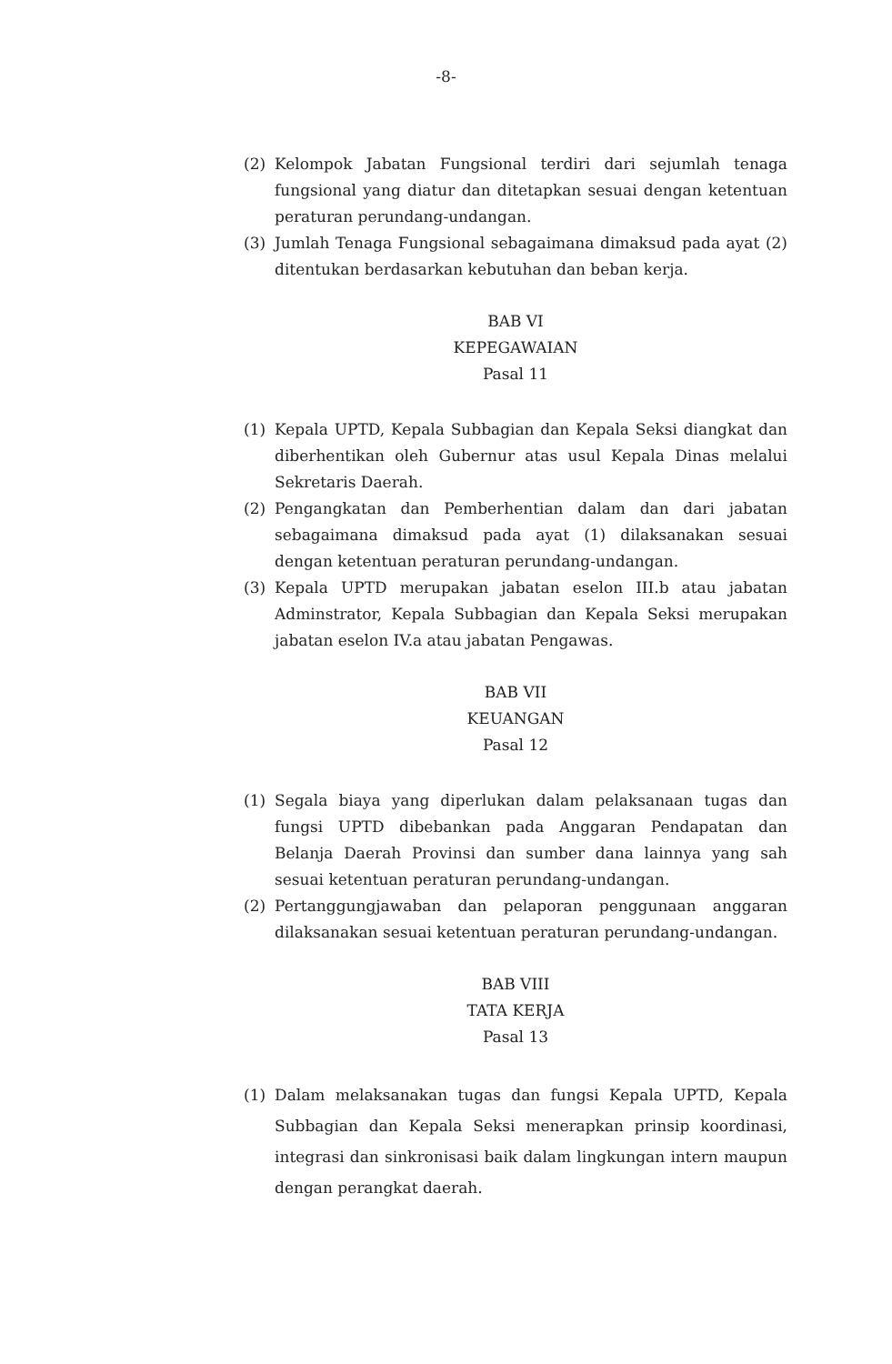-8-
(2) Kelompok Jabatan Fungsional terdiri dari sejumlah tenaga fungsional yang diatur dan ditetapkan sesuai dengan ketentuan peraturan perundang-undangan.
(3) Jumlah Tenaga Fungsional sebagaimana dimaksud pada ayat (2) ditentukan berdasarkan kebutuhan dan beban kerja.
BAB VI
KEPEGAWAIAN
Pasal 11
(1) Kepala UPTD, Kepala Subbagian dan Kepala Seksi diangkat dan diberhentikan oleh Gubernur atas usul Kepala Dinas melalui Sekretaris Daerah.
(2) Pengangkatan dan Pemberhentian dalam dan dari jabatan sebagaimana dimaksud pada ayat (1) dilaksanakan sesuai dengan ketentuan peraturan perundang-undangan.
(3) Kepala UPTD merupakan jabatan eselon III.b atau jabatan Adminstrator, Kepala Subbagian dan Kepala Seksi merupakan jabatan eselon IV.a atau jabatan Pengawas.
BAB VII
KEUANGAN
Pasal 12
(1) Segala biaya yang diperlukan dalam pelaksanaan tugas dan fungsi UPTD dibebankan pada Anggaran Pendapatan dan Belanja Daerah Provinsi dan sumber dana lainnya yang sah sesuai ketentuan peraturan perundang-undangan.
(2) Pertanggungjawaban dan pelaporan penggunaan anggaran dilaksanakan sesuai ketentuan peraturan perundang-undangan.
BAB VIII
TATA KERJA
Pasal 13
(1) Dalam melaksanakan tugas dan fungsi Kepala UPTD, Kepala Subbagian dan Kepala Seksi menerapkan prinsip koordinasi, integrasi dan sinkronisasi baik dalam lingkungan intern maupun dengan perangkat daerah.